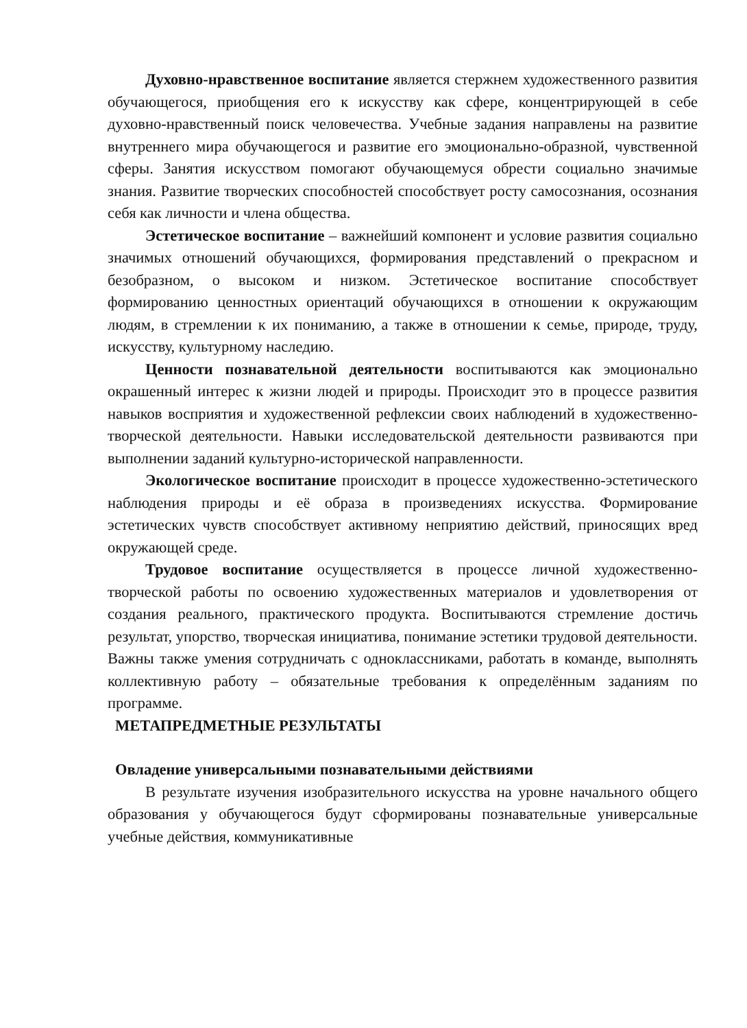Духовно-нравственное воспитание является стержнем художественного развития обучающегося, приобщения его к искусству как сфере, концентрирующей в себе духовно-нравственный поиск человечества. Учебные задания направлены на развитие внутреннего мира обучающегося и развитие его эмоционально-образной, чувственной сферы. Занятия искусством помогают обучающемуся обрести социально значимые знания. Развитие творческих способностей способствует росту самосознания, осознания себя как личности и члена общества.
Эстетическое воспитание – важнейший компонент и условие развития социально значимых отношений обучающихся, формирования представлений о прекрасном и безобразном, о высоком и низком. Эстетическое воспитание способствует формированию ценностных ориентаций обучающихся в отношении к окружающим людям, в стремлении к их пониманию, а также в отношении к семье, природе, труду, искусству, культурному наследию.
Ценности познавательной деятельности воспитываются как эмоционально окрашенный интерес к жизни людей и природы. Происходит это в процессе развития навыков восприятия и художественной рефлексии своих наблюдений в художественно-творческой деятельности. Навыки исследовательской деятельности развиваются при выполнении заданий культурно-исторической направленности.
Экологическое воспитание происходит в процессе художественно-эстетического наблюдения природы и её образа в произведениях искусства. Формирование эстетических чувств способствует активному неприятию действий, приносящих вред окружающей среде.
Трудовое воспитание осуществляется в процессе личной художественно-творческой работы по освоению художественных материалов и удовлетворения от создания реального, практического продукта. Воспитываются стремление достичь результат, упорство, творческая инициатива, понимание эстетики трудовой деятельности. Важны также умения сотрудничать с одноклассниками, работать в команде, выполнять коллективную работу – обязательные требования к определённым заданиям по программе.
МЕТАПРЕДМЕТНЫЕ РЕЗУЛЬТАТЫ
Овладение универсальными познавательными действиями
В результате изучения изобразительного искусства на уровне начального общего образования у обучающегося будут сформированы познавательные универсальные учебные действия, коммуникативные